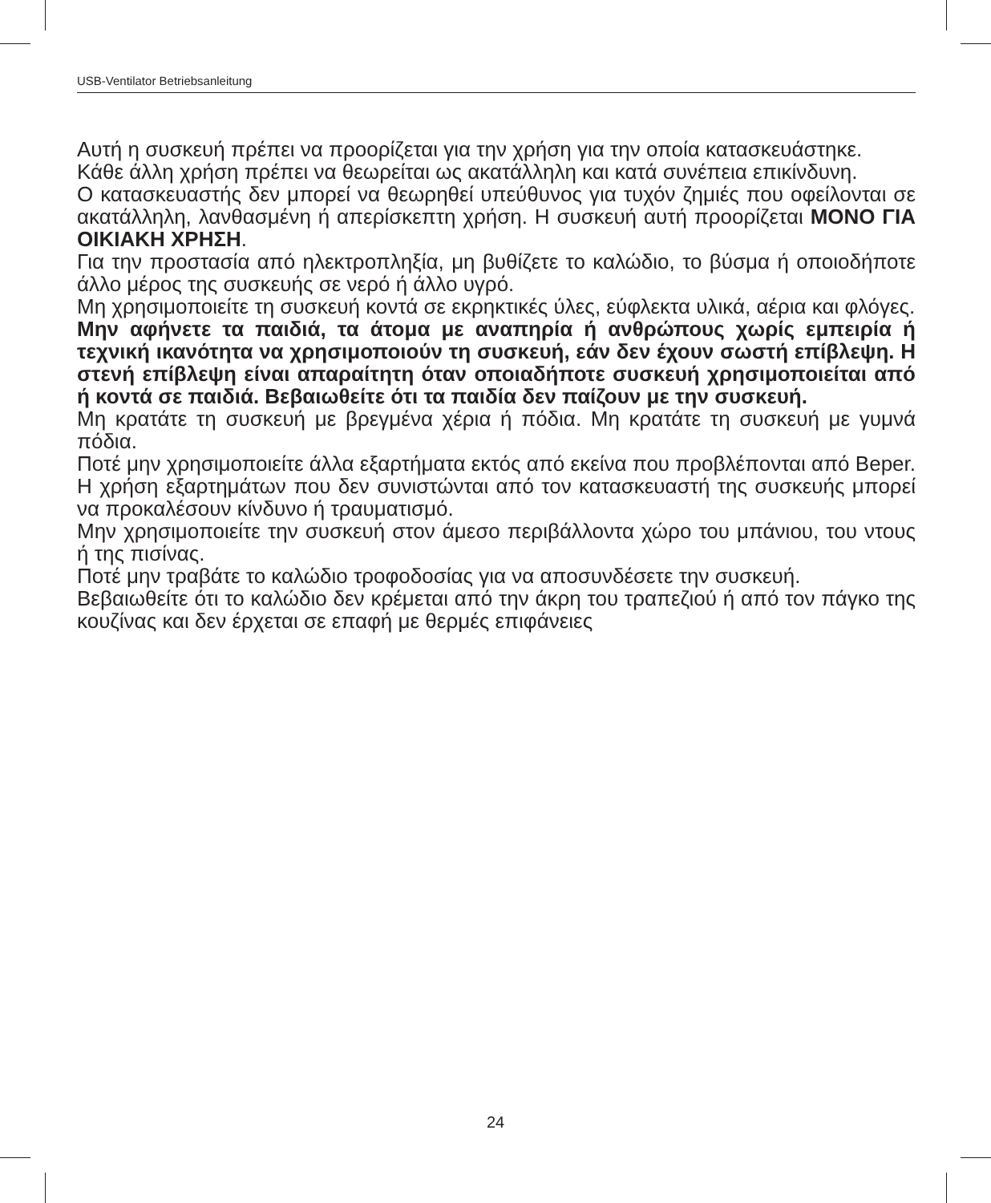USB-Ventilator Betriebsanleitung
Αυτή η συσκευή πρέπει να προορίζεται για την χρήση για την οποία κατασκευάστηκε.
Κάθε άλλη χρήση πρέπει να θεωρείται ως ακατάλληλη και κατά συνέπεια επικίνδυνη.
Ο κατασκευαστής δεν μπορεί να θεωρηθεί υπεύθυνος για τυχόν ζημιές που οφείλονται σε ακατάλληλη, λανθασμένη ή απερίσκεπτη χρήση. Η συσκευή αυτή προορίζεται ΜΟΝΟ ΓΙΑ ΟΙΚΙΑΚΗ ΧΡΗΣΗ.
Για την προστασία από ηλεκτροπληξία, μη βυθίζετε το καλώδιο, το βύσμα ή οποιοδήποτε άλλο μέρος της συσκευής σε νερό ή άλλο υγρό.
Μη χρησιμοποιείτε τη συσκευή κοντά σε εκρηκτικές ύλες, εύφλεκτα υλικά, αέρια και φλόγες.
Μην αφήνετε τα παιδιά, τα άτομα με αναπηρία ή ανθρώπους χωρίς εμπειρία ή τεχνική ικανότητα να χρησιμοποιούν τη συσκευή, εάν δεν έχουν σωστή επίβλεψη. Η στενή επίβλεψη είναι απαραίτητη όταν οποιαδήποτε συσκευή χρησιμοποιείται από ή κοντά σε παιδιά. Βεβαιωθείτε ότι τα παιδία δεν παίζουν με την συσκευή.
Μη κρατάτε τη συσκευή με βρεγμένα χέρια ή πόδια. Μη κρατάτε τη συσκευή με γυμνά πόδια.
Ποτέ μην χρησιμοποιείτε άλλα εξαρτήματα εκτός από εκείνα που προβλέπονται από Beper. Η χρήση εξαρτημάτων που δεν συνιστώνται από τον κατασκευαστή της συσκευής μπορεί να προκαλέσουν κίνδυνο ή τραυματισμό.
Μην χρησιμοποιείτε την συσκευή στον άμεσο περιβάλλοντα χώρο του μπάνιου, του ντους ή της πισίνας.
Ποτέ μην τραβάτε το καλώδιο τροφοδοσίας για να αποσυνδέσετε την συσκευή.
Βεβαιωθείτε ότι το καλώδιο δεν κρέμεται από την άκρη του τραπεζιού ή από τον πάγκο της κουζίνας και δεν έρχεται σε επαφή με θερμές επιφάνειες
24